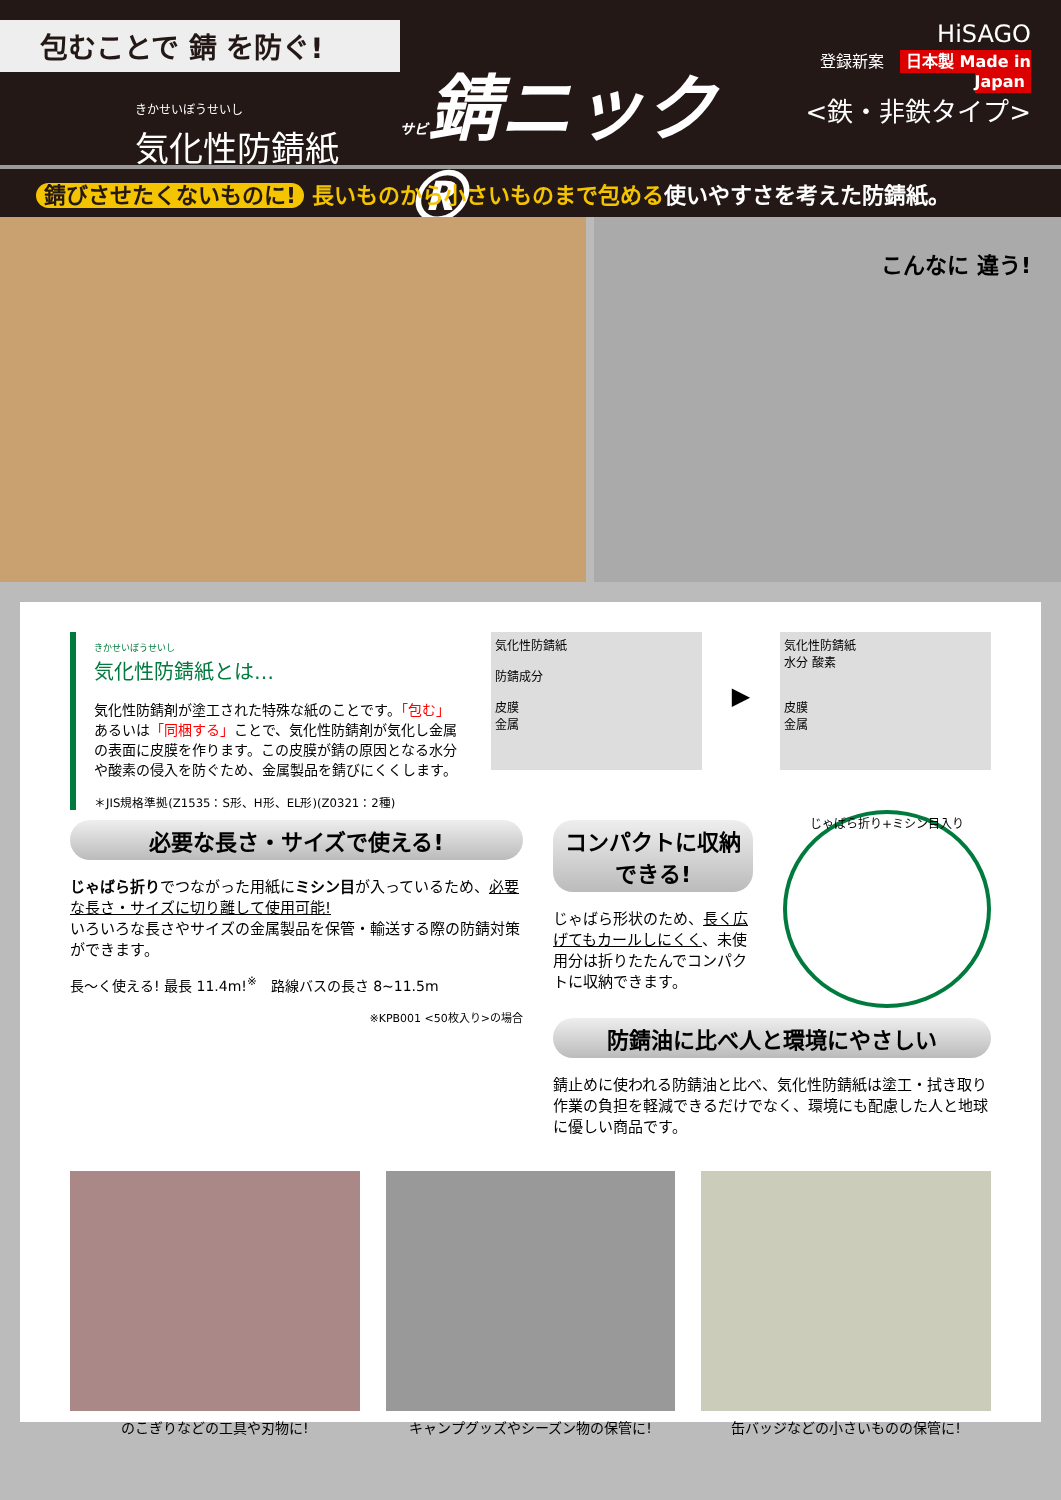包むことで 錆 を防ぐ!
きかせいぼうせいし
気化性防錆紙
サビ錆ニック®
HiSAGO
登録新案　日本製 Made in Japan
<鉄・非鉄タイプ>
錆びさせたくないものに! 長いものから小さいものまで包める使いやすさを考えた防錆紙。
こんなに 違う!
きかせいぼうせいし
気化性防錆紙とは…
気化性防錆剤が塗工された特殊な紙のことです。「包む」あるいは「同梱する」ことで、気化性防錆剤が気化し金属の表面に皮膜を作ります。この皮膜が錆の原因となる水分や酸素の侵入を防ぐため、金属製品を錆びにくくします。
＊JIS規格準拠(Z1535：S形、H形、EL形)(Z0321：2種)
気化性防錆紙
防錆成分
皮膜
金属
▶
気化性防錆紙
水分 酸素
皮膜
金属
必要な長さ・サイズで使える!
じゃばら折りでつながった用紙にミシン目が入っているため、必要な長さ・サイズに切り離して使用可能!
いろいろな長さやサイズの金属製品を保管・輸送する際の防錆対策ができます。
長〜く使える! 最長 11.4m!<sup>※</sup>　路線バスの長さ 8~11.5m
※KPB001 <50枚入り>の場合
コンパクトに収納できる!
じゃばら形状のため、長く広げてもカールしにくく、未使用分は折りたたんでコンパクトに収納できます。
じゃばら折り+ミシン目入り
防錆油に比べ人と環境にやさしい
錆止めに使われる防錆油と比べ、気化性防錆紙は塗工・拭き取り作業の負担を軽減できるだけでなく、環境にも配慮した人と地球に優しい商品です。
のこぎりなどの工具や刃物に! キャンプグッズやシーズン物の保管に! 缶バッジなどの小さいものの保管に!